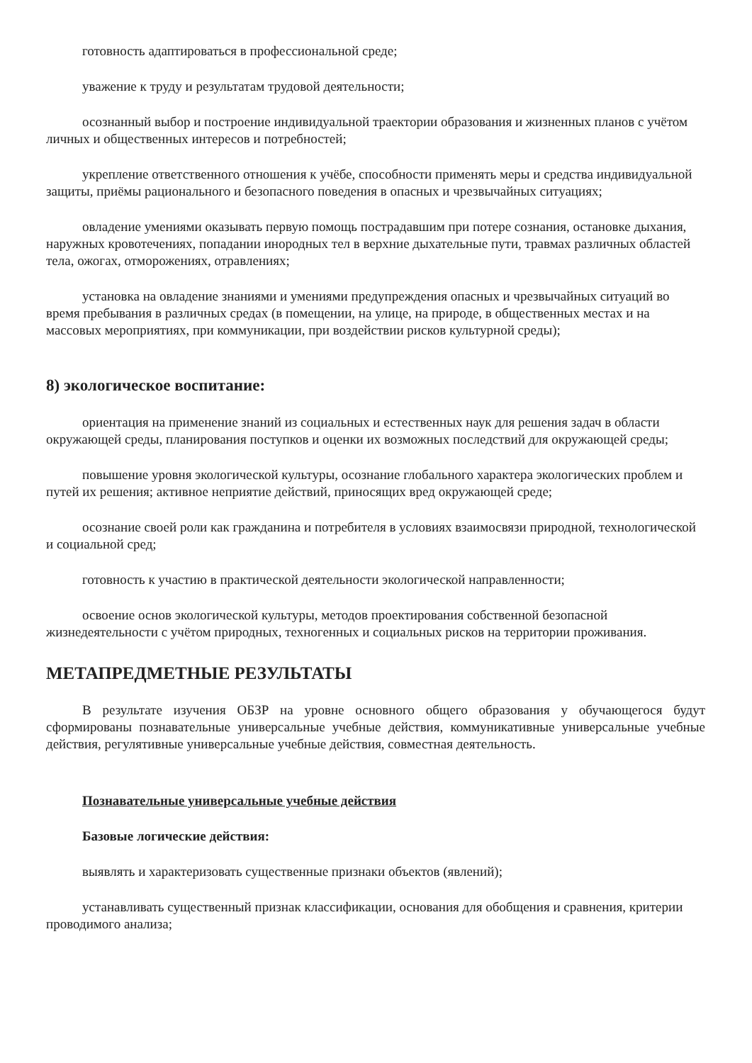готовность адаптироваться в профессиональной среде;
уважение к труду и результатам трудовой деятельности;
осознанный выбор и построение индивидуальной траектории образования и жизненных планов с учётом личных и общественных интересов и потребностей;
укрепление ответственного отношения к учёбе, способности применять меры и средства индивидуальной защиты, приёмы рационального и безопасного поведения в опасных и чрезвычайных ситуациях;
овладение умениями оказывать первую помощь пострадавшим при потере сознания, остановке дыхания, наружных кровотечениях, попадании инородных тел в верхние дыхательные пути, травмах различных областей тела, ожогах, отморожениях, отравлениях;
установка на овладение знаниями и умениями предупреждения опасных и чрезвычайных ситуаций во время пребывания в различных средах (в помещении, на улице, на природе, в общественных местах и на массовых мероприятиях, при коммуникации, при воздействии рисков культурной среды);
8) экологическое воспитание:
ориентация на применение знаний из социальных и естественных наук для решения задач в области окружающей среды, планирования поступков и оценки их возможных последствий для окружающей среды;
повышение уровня экологической культуры, осознание глобального характера экологических проблем и путей их решения; активное неприятие действий, приносящих вред окружающей среде;
осознание своей роли как гражданина и потребителя в условиях взаимосвязи природной, технологической и социальной сред;
готовность к участию в практической деятельности экологической направленности;
освоение основ экологической культуры, методов проектирования собственной безопасной жизнедеятельности с учётом природных, техногенных и социальных рисков на территории проживания.
МЕТАПРЕДМЕТНЫЕ РЕЗУЛЬТАТЫ
В результате изучения ОБЗР на уровне основного общего образования у обучающегося будут сформированы познавательные универсальные учебные действия, коммуникативные универсальные учебные действия, регулятивные универсальные учебные действия, совместная деятельность.
Познавательные универсальные учебные действия
Базовые логические действия:
выявлять и характеризовать существенные признаки объектов (явлений);
устанавливать существенный признак классификации, основания для обобщения и сравнения, критерии проводимого анализа;